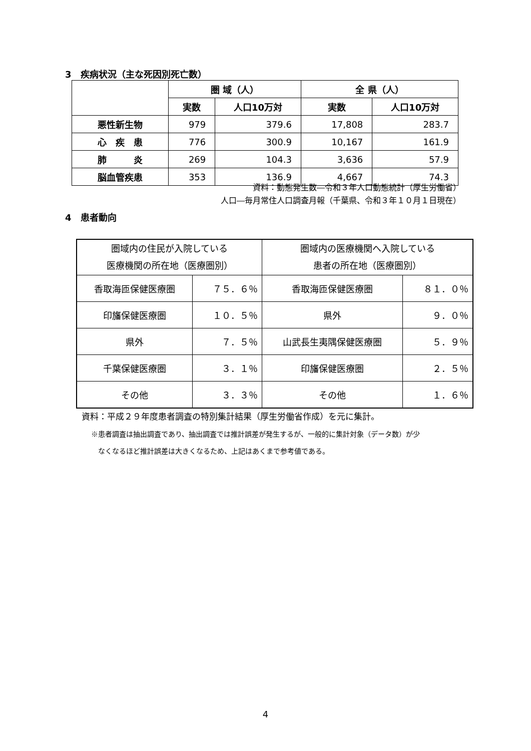3　疾病状況（主な死因別死亡数）
| | 圏 域（人） | | 全 県（人） | |
| --- | --- | --- | --- | --- |
| | 実数 | 人口10万対 | 実数 | 人口10万対 |
| 悪性新生物 | 979 | 379.6 | 17,808 | 283.7 |
| 心 疾 患 | 776 | 300.9 | 10,167 | 161.9 |
| 肺 炎 | 269 | 104.3 | 3,636 | 57.9 |
| 脳血管疾患 | 353 | 136.9 | 4,667 | 74.3 |
資料：動態発生数―令和３年人口動態統計（厚生労働省）
人口―毎月常住人口調査月報（千葉県、令和３年１０月１日現在）
4　患者動向
| 圏域内の住民が入院している 医療機関の所在地（医療圏別） | | 圏域内の医療機関へ入院している 患者の所在地（医療圏別） | |
| --- | --- | --- | --- |
| 香取海匝保健医療圏 | ７５．６％ | 香取海匝保健医療圏 | ８１．０％ |
| 印旛保健医療圏 | １０．５％ | 県外 | ９．０％ |
| 県外 | ７．５％ | 山武長生夷隅保健医療圏 | ５．９％ |
| 千葉保健医療圏 | ３．１％ | 印旛保健医療圏 | ２．５％ |
| その他 | ３．３％ | その他 | １．６％ |
資料：平成２９年度患者調査の特別集計結果（厚生労働省作成）を元に集計。
※患者調査は抽出調査であり、抽出調査では推計誤差が発生するが、一般的に集計対象（データ数）が少
　なくなるほど推計誤差は大きくなるため、上記はあくまで参考値である。
4